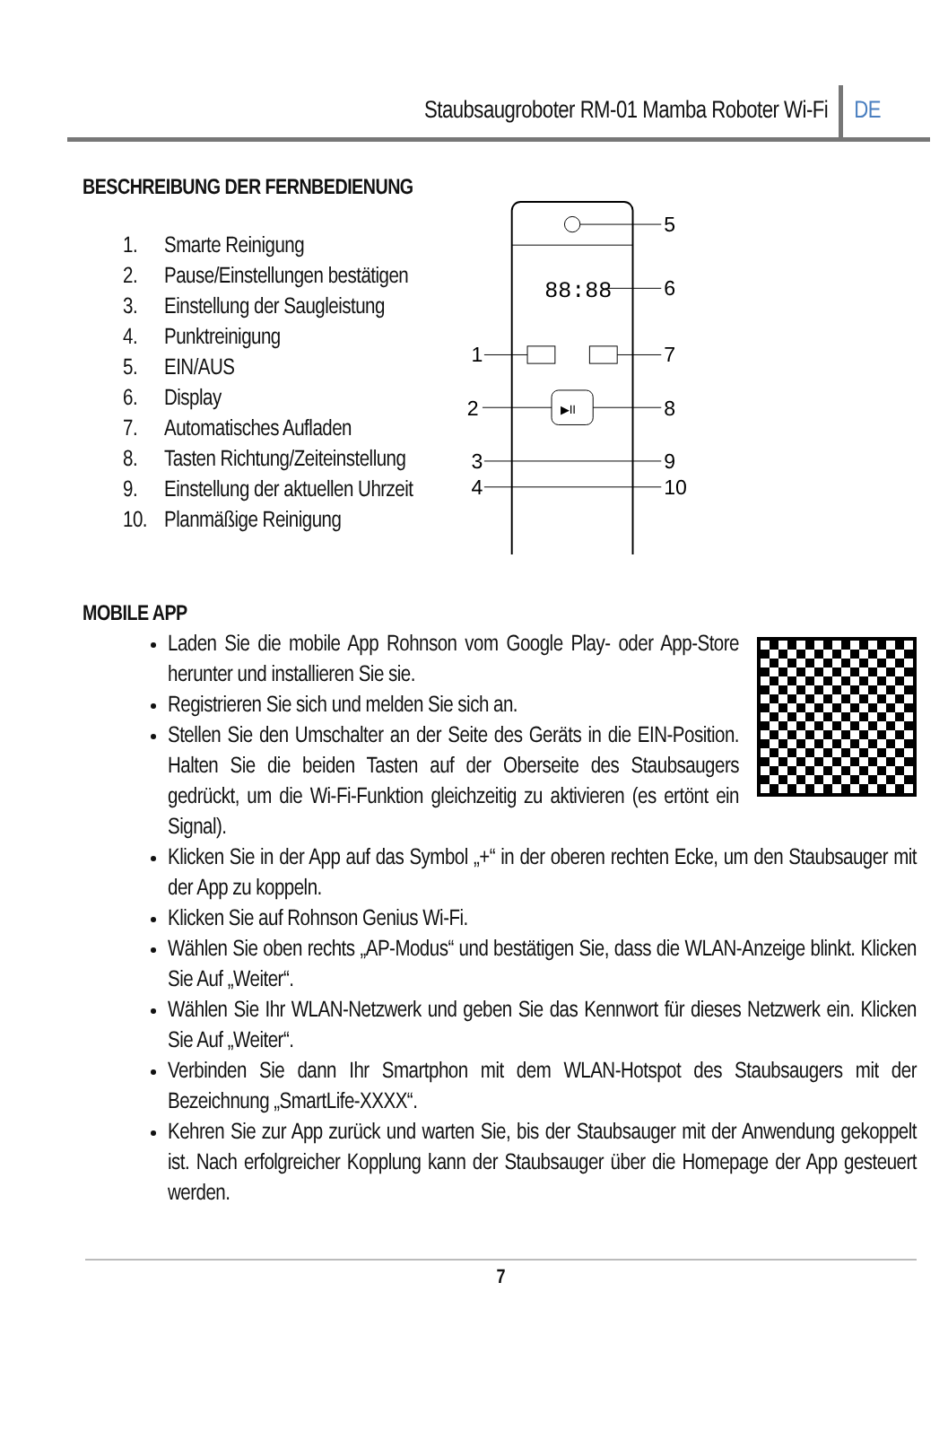Staubsaugroboter RM-01 Mamba Roboter Wi-Fi DE
BESCHREIBUNG DER FERNBEDIENUNG
1. Smarte Reinigung
2. Pause/Einstellungen bestätigen
3. Einstellung der Saugleistung
4. Punktreinigung
5. EIN/AUS
6. Display
7. Automatisches Aufladen
8. Tasten Richtung/Zeiteinstellung
9. Einstellung der aktuellen Uhrzeit
10. Planmäßige Reinigung
5
88:88
6
1
7
2
8
▶II
3
9
4
10
MOBILE APP
Laden Sie die mobile App Rohnson vom Google Play- oder App-Store herunter und installieren Sie sie.
Registrieren Sie sich und melden Sie sich an.
Stellen Sie den Umschalter an der Seite des Geräts in die EIN-Position. Halten Sie die beiden Tasten auf der Oberseite des Staubsaugers gedrückt, um die Wi-Fi-Funktion gleichzeitig zu aktivieren (es ertönt ein Signal).
Klicken Sie in der App auf das Symbol „+“ in der oberen rechten Ecke, um den Staubsauger mit der App zu koppeln.
Klicken Sie auf Rohnson Genius Wi-Fi.
Wählen Sie oben rechts „AP-Modus“ und bestätigen Sie, dass die WLAN-Anzeige blinkt. Klicken Sie Auf „Weiter“.
Wählen Sie Ihr WLAN-Netzwerk und geben Sie das Kennwort für dieses Netzwerk ein. Klicken Sie Auf „Weiter“.
Verbinden Sie dann Ihr Smartphon mit dem WLAN-Hotspot des Staubsaugers mit der Bezeichnung „SmartLife-XXXX“.
Kehren Sie zur App zurück und warten Sie, bis der Staubsauger mit der Anwendung gekoppelt ist. Nach erfolgreicher Kopplung kann der Staubsauger über die Homepage der App gesteuert werden.
7